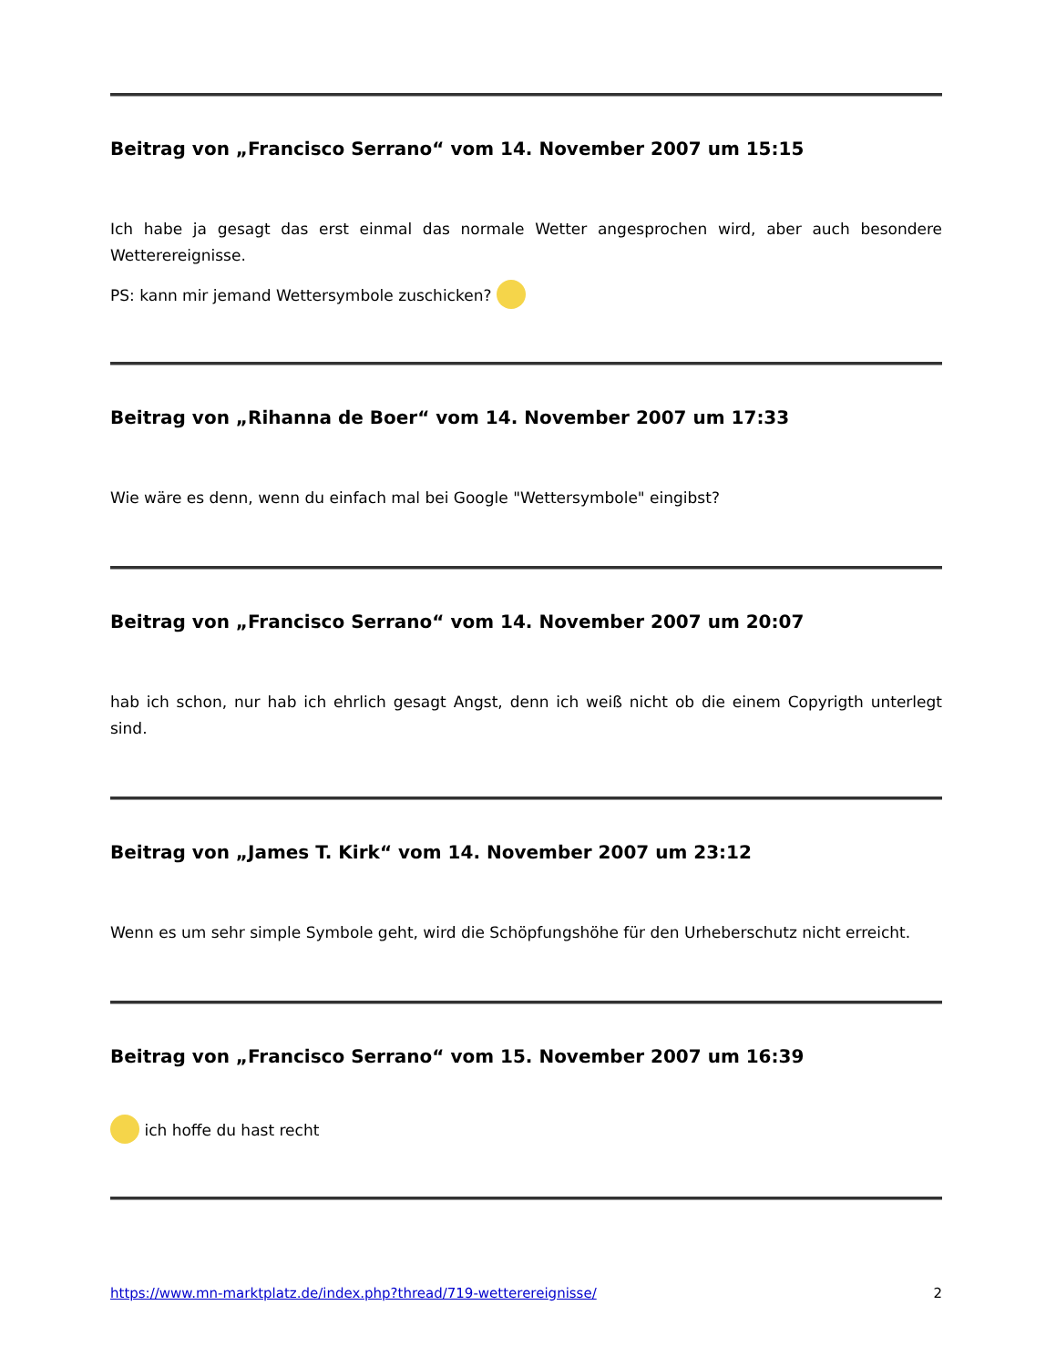Beitrag von „Francisco Serrano“ vom 14. November 2007 um 15:15
Ich habe ja gesagt das erst einmal das normale Wetter angesprochen wird, aber auch besondere Wetterereignisse.
PS: kann mir jemand Wettersymbole zuschicken?
Beitrag von „Rihanna de Boer“ vom 14. November 2007 um 17:33
Wie wäre es denn, wenn du einfach mal bei Google "Wettersymbole" eingibst?
Beitrag von „Francisco Serrano“ vom 14. November 2007 um 20:07
hab ich schon, nur hab ich ehrlich gesagt Angst, denn ich weiß nicht ob die einem Copyrigth unterlegt sind.
Beitrag von „James T. Kirk“ vom 14. November 2007 um 23:12
Wenn es um sehr simple Symbole geht, wird die Schöpfungshöhe für den Urheberschutz nicht erreicht.
Beitrag von „Francisco Serrano“ vom 15. November 2007 um 16:39
ich hoffe du hast recht
https://www.mn-marktplatz.de/index.php?thread/719-wetterereignisse/ 2